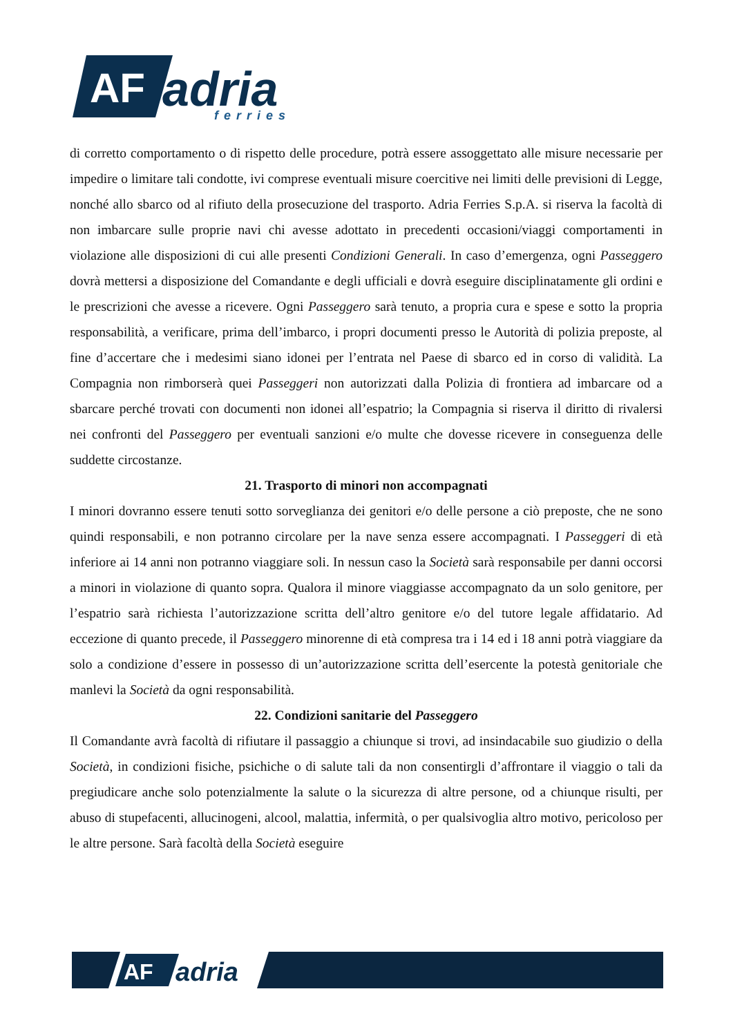AF
adria
ferries
di corretto comportamento o di rispetto delle procedure, potrà essere assoggettato alle misure necessarie per impedire o limitare tali condotte, ivi comprese eventuali misure coercitive nei limiti delle previsioni di Legge, nonché allo sbarco od al rifiuto della prosecuzione del trasporto. Adria Ferries S.p.A. si riserva la facoltà di non imbarcare sulle proprie navi chi avesse adottato in precedenti occasioni/viaggi comportamenti in violazione alle disposizioni di cui alle presenti Condizioni Generali. In caso d’emergenza, ogni Passeggero dovrà mettersi a disposizione del Comandante e degli ufficiali e dovrà eseguire disciplinatamente gli ordini e le prescrizioni che avesse a ricevere. Ogni Passeggero sarà tenuto, a propria cura e spese e sotto la propria responsabilità, a verificare, prima dell’imbarco, i propri documenti presso le Autorità di polizia preposte, al fine d’accertare che i medesimi siano idonei per l’entrata nel Paese di sbarco ed in corso di validità. La Compagnia non rimborserà quei Passeggeri non autorizzati dalla Polizia di frontiera ad imbarcare od a sbarcare perché trovati con documenti non idonei all’espatrio; la Compagnia si riserva il diritto di rivalersi nei confronti del Passeggero per eventuali sanzioni e/o multe che dovesse ricevere in conseguenza delle suddette circostanze.
21. Trasporto di minori non accompagnati
I minori dovranno essere tenuti sotto sorveglianza dei genitori e/o delle persone a ciò preposte, che ne sono quindi responsabili, e non potranno circolare per la nave senza essere accompagnati. I Passeggeri di età inferiore ai 14 anni non potranno viaggiare soli. In nessun caso la Società sarà responsabile per danni occorsi a minori in violazione di quanto sopra. Qualora il minore viaggiasse accompagnato da un solo genitore, per l’espatrio sarà richiesta l’autorizzazione scritta dell’altro genitore e/o del tutore legale affidatario. Ad eccezione di quanto precede, il Passeggero minorenne di età compresa tra i 14 ed i 18 anni potrà viaggiare da solo a condizione d’essere in possesso di un’autorizzazione scritta dell’esercente la potestà genitoriale che manlevi la Società da ogni responsabilità.
22. Condizioni sanitarie del Passeggero
Il Comandante avrà facoltà di rifiutare il passaggio a chiunque si trovi, ad insindacabile suo giudizio o della Società, in condizioni fisiche, psichiche o di salute tali da non consentirgli d’affrontare il viaggio o tali da pregiudicare anche solo potenzialmente la salute o la sicurezza di altre persone, od a chiunque risulti, per abuso di stupefacenti, allucinogeni, alcool, malattia, infermità, o per qualsivoglia altro motivo, pericoloso per le altre persone. Sarà facoltà della Società eseguire
AF
adria